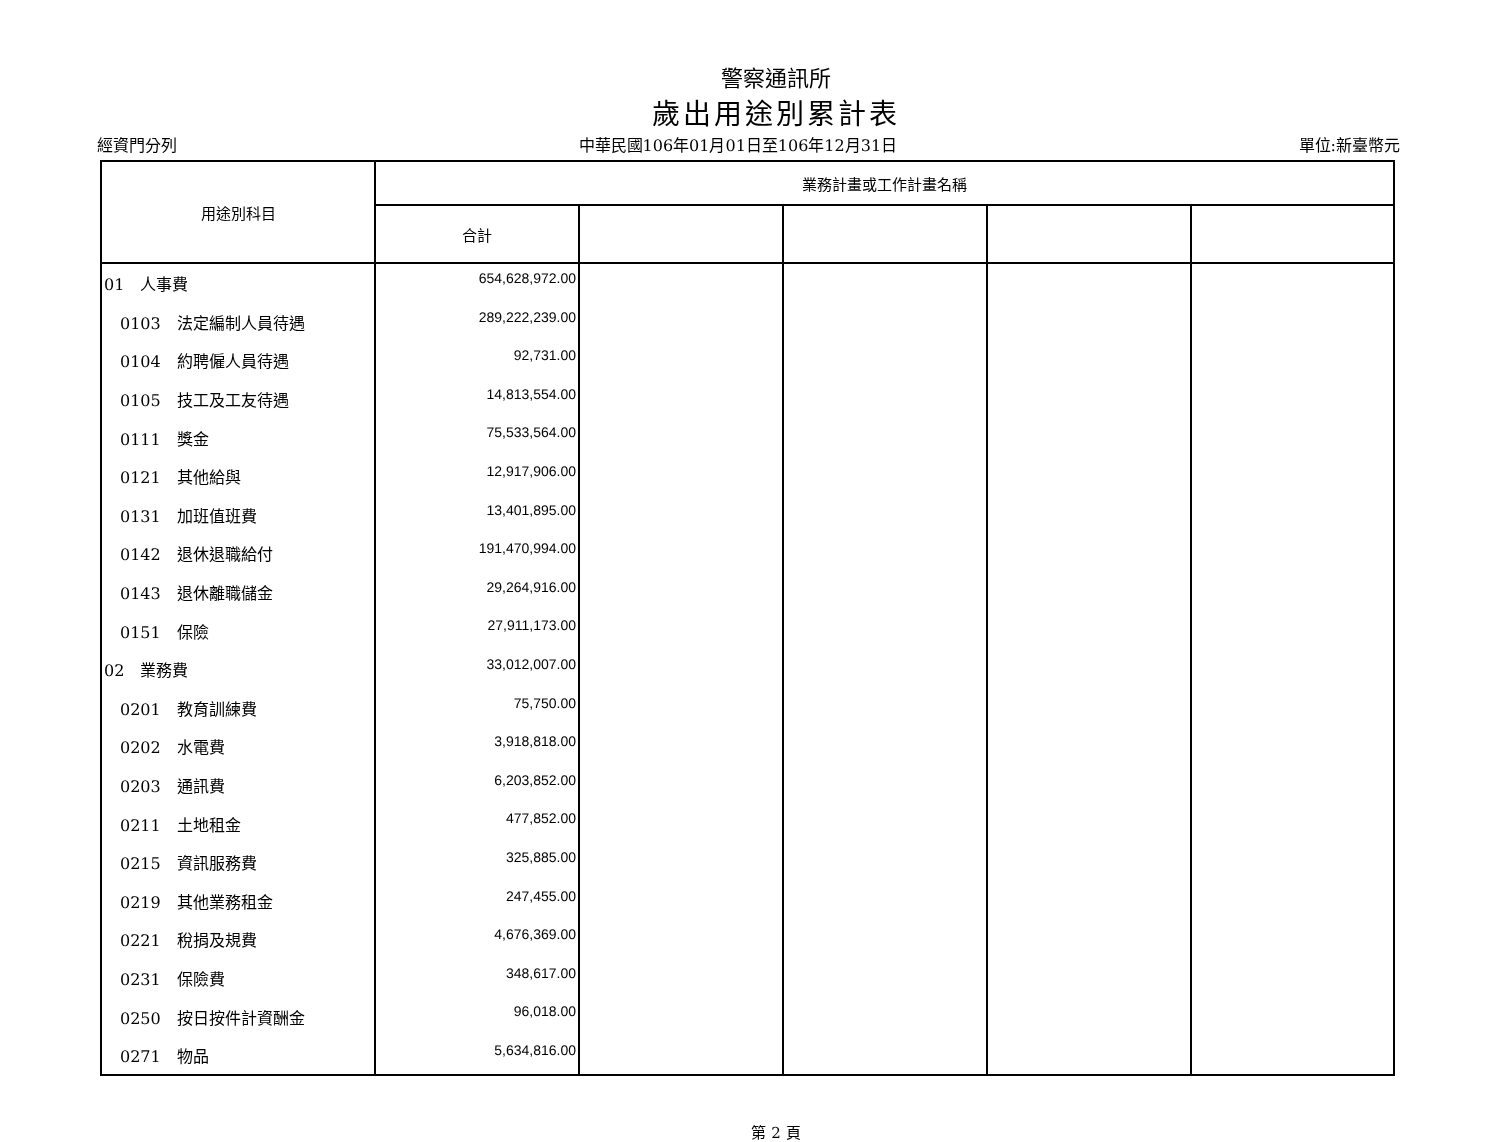警察通訊所
歲出用途別累計表
經資門分列 中華民國106年01月01日至106年12月31日 單位:新臺幣元
| 用途別科目 | 業務計畫或工作計畫名稱 | | | | |
| --- | --- | --- | --- | --- | --- |
| | 合計 | | | | |
| 01 人事費 | 654,628,972.00 | | | | |
| 0103 法定編制人員待遇 | 289,222,239.00 | | | | |
| 0104 約聘僱人員待遇 | 92,731.00 | | | | |
| 0105 技工及工友待遇 | 14,813,554.00 | | | | |
| 0111 獎金 | 75,533,564.00 | | | | |
| 0121 其他給與 | 12,917,906.00 | | | | |
| 0131 加班值班費 | 13,401,895.00 | | | | |
| 0142 退休退職給付 | 191,470,994.00 | | | | |
| 0143 退休離職儲金 | 29,264,916.00 | | | | |
| 0151 保險 | 27,911,173.00 | | | | |
| 02 業務費 | 33,012,007.00 | | | | |
| 0201 教育訓練費 | 75,750.00 | | | | |
| 0202 水電費 | 3,918,818.00 | | | | |
| 0203 通訊費 | 6,203,852.00 | | | | |
| 0211 土地租金 | 477,852.00 | | | | |
| 0215 資訊服務費 | 325,885.00 | | | | |
| 0219 其他業務租金 | 247,455.00 | | | | |
| 0221 稅捐及規費 | 4,676,369.00 | | | | |
| 0231 保險費 | 348,617.00 | | | | |
| 0250 按日按件計資酬金 | 96,018.00 | | | | |
| 0271 物品 | 5,634,816.00 | | | | |
第 2 頁